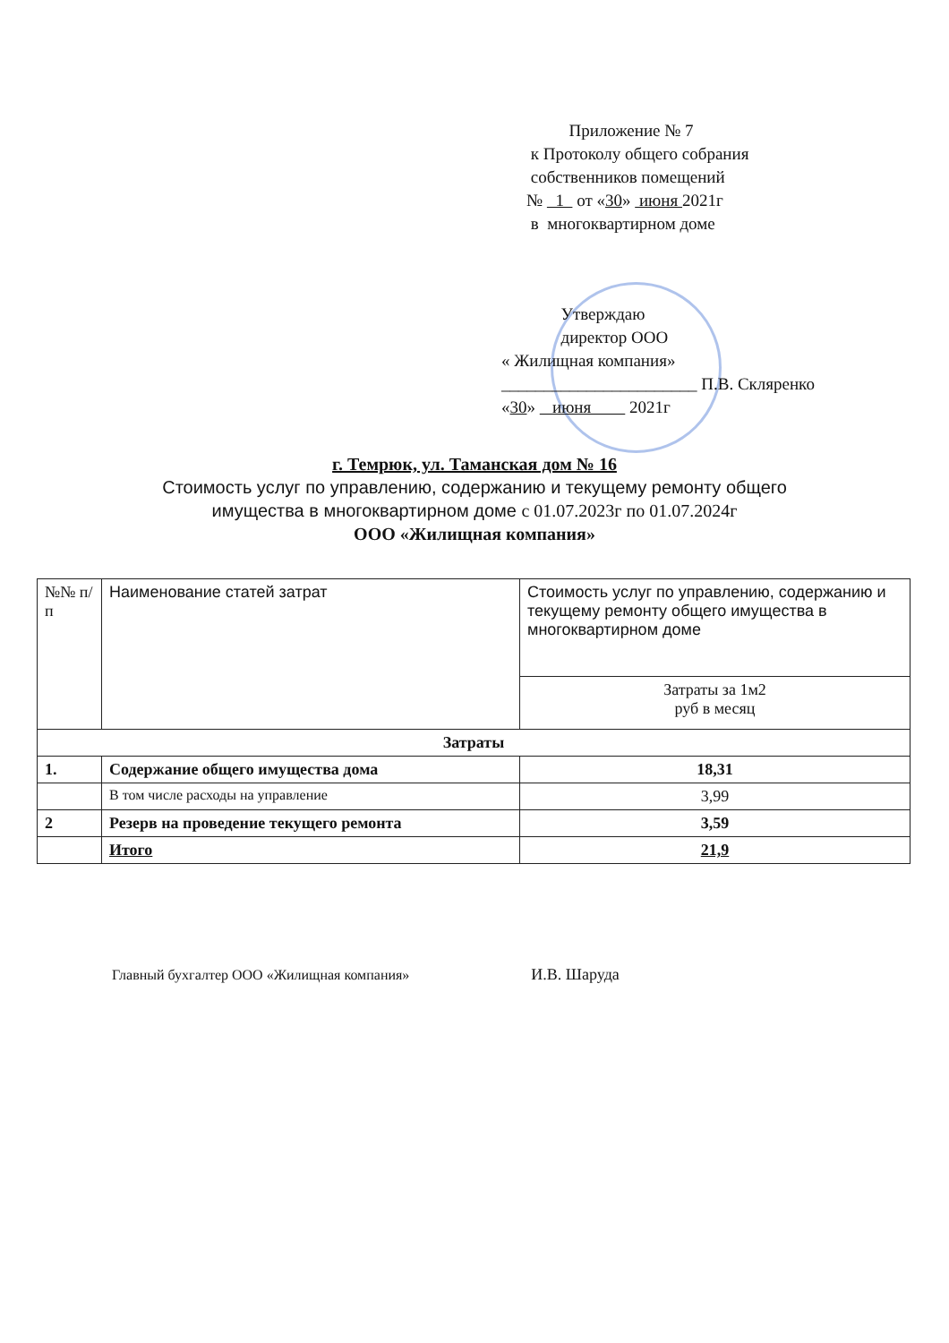Приложение № 7
к Протоколу общего собрания
собственников помещений
№ 1 от «30» июня 2021г
в многоквартирном доме
Утверждаю
директор ООО
« Жилищная компания»
_______________________ П.В. Скляренко
«30» июня 2021г
г. Темрюк, ул. Таманская дом № 16
Стоимость услуг по управлению, содержанию и текущему ремонту общего
имущества в многоквартирном доме с 01.07.2023г по 01.07.2024г
ООО «Жилищная компания»
| №№ п/п | Наименование статей затрат | Стоимость услуг по управлению, содержанию и текущему ремонту общего имущества в многоквартирном доме |
| --- | --- | --- |
| | | Затраты за 1м2 руб в месяц |
| Затраты | | |
| 1. | Содержание общего имущества дома | 18,31 |
| | В том числе расходы на управление | 3,99 |
| 2 | Резерв на проведение текущего ремонта | 3,59 |
| | Итого | 21,9 |
Главный бухгалтер ООО «Жилищная компания» И.В. Шаруда